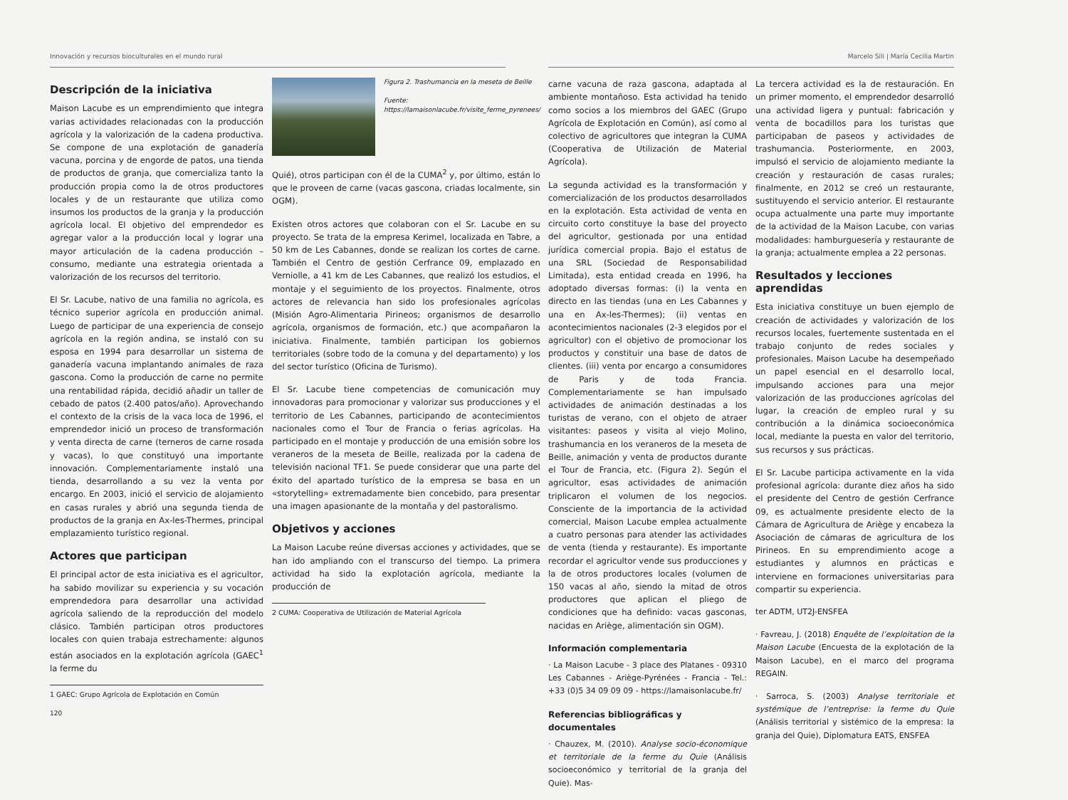Innovación y recursos bioculturales en el mundo rural
Descripción de la iniciativa
Maison Lacube es un emprendimiento que integra varias actividades relacionadas con la producción agrícola y la valorización de la cadena productiva. Se compone de una explotación de ganadería vacuna, porcina y de engorde de patos, una tienda de productos de granja, que comercializa tanto la producción propia como la de otros productores locales y de un restaurante que utiliza como insumos los productos de la granja y la producción agrícola local. El objetivo del emprendedor es agregar valor a la producción local y lograr una mayor articulación de la cadena producción – consumo, mediante una estrategia orientada a valorización de los recursos del territorio.
El Sr. Lacube, nativo de una familia no agrícola, es técnico superior agrícola en producción animal. Luego de participar de una experiencia de consejo agrícola en la región andina, se instaló con su esposa en 1994 para desarrollar un sistema de ganadería vacuna implantando animales de raza gascona. Como la producción de carne no permite una rentabilidad rápida, decidió añadir un taller de cebado de patos (2.400 patos/año). Aprovechando el contexto de la crisis de la vaca loca de 1996, el emprendedor inició un proceso de transformación y venta directa de carne (terneros de carne rosada y vacas), lo que constituyó una importante innovación. Complementariamente instaló una tienda, desarrollando a su vez la venta por encargo. En 2003, inició el servicio de alojamiento en casas rurales y abrió una segunda tienda de productos de la granja en Ax-les-Thermes, principal emplazamiento turístico regional.
Actores que participan
El principal actor de esta iniciativa es el agricultor, ha sabido movilizar su experiencia y su vocación emprendedora para desarrollar una actividad agrícola saliendo de la reproducción del modelo clásico. También participan otros productores locales con quien trabaja estrechamente: algunos están asociados en la explotación agrícola (GAEC<sup>1</sup> la ferme du
1 GAEC: Grupo Agrícola de Explotación en Común
Figura 2. Trashumancia en la meseta de Beille
Fuente: https://lamaisonlacube.fr/visite_ferme_pyrenees/
Quié), otros participan con él de la CUMA<sup>2</sup> y, por último, están lo que le proveen de carne (vacas gascona, criadas localmente, sin OGM).
Existen otros actores que colaboran con el Sr. Lacube en su proyecto. Se trata de la empresa Kerimel, localizada en Tabre, a 50 km de Les Cabannes, donde se realizan los cortes de carne. También el Centro de gestión Cerfrance 09, emplazado en Verniolle, a 41 km de Les Cabannes, que realizó los estudios, el montaje y el seguimiento de los proyectos. Finalmente, otros actores de relevancia han sido los profesionales agrícolas (Misión Agro-Alimentaria Pirineos; organismos de desarrollo agrícola, organismos de formación, etc.) que acompañaron la iniciativa. Finalmente, también participan los gobiernos territoriales (sobre todo de la comuna y del departamento) y los del sector turístico (Oficina de Turismo).
El Sr. Lacube tiene competencias de comunicación muy innovadoras para promocionar y valorizar sus producciones y el territorio de Les Cabannes, participando de acontecimientos nacionales como el Tour de Francia o ferias agrícolas. Ha participado en el montaje y producción de una emisión sobre los veraneros de la meseta de Beille, realizada por la cadena de televisión nacional TF1. Se puede considerar que una parte del éxito del apartado turístico de la empresa se basa en un «storytelling» extremadamente bien concebido, para presentar una imagen apasionante de la montaña y del pastoralismo.
Objetivos y acciones
La Maison Lacube reúne diversas acciones y actividades, que se han ido ampliando con el transcurso del tiempo. La primera actividad ha sido la explotación agrícola, mediante la producción de
2 CUMA: Cooperativa de Utilización de Material Agrícola
120
Marcelo Sili | María Cecilia Martin
carne vacuna de raza gascona, adaptada al ambiente montañoso. Esta actividad ha tenido como socios a los miembros del GAEC (Grupo Agrícola de Explotación en Común), así como al colectivo de agricultores que integran la CUMA (Cooperativa de Utilización de Material Agrícola).
La segunda actividad es la transformación y comercialización de los productos desarrollados en la explotación. Esta actividad de venta en circuito corto constituye la base del proyecto del agricultor, gestionada por una entidad jurídica comercial propia. Bajo el estatus de una SRL (Sociedad de Responsabilidad Limitada), esta entidad creada en 1996, ha adoptado diversas formas: (i) la venta en directo en las tiendas (una en Les Cabannes y una en Ax-les-Thermes); (ii) ventas en acontecimientos nacionales (2-3 elegidos por el agricultor) con el objetivo de promocionar los productos y constituir una base de datos de clientes. (iii) venta por encargo a consumidores de Paris y de toda Francia. Complementariamente se han impulsado actividades de animación destinadas a los turistas de verano, con el objeto de atraer visitantes: paseos y visita al viejo Molino, trashumancia en los veraneros de la meseta de Beille, animación y venta de productos durante el Tour de Francia, etc. (Figura 2). Según el agricultor, esas actividades de animación triplicaron el volumen de los negocios. Consciente de la importancia de la actividad comercial, Maison Lacube emplea actualmente a cuatro personas para atender las actividades de venta (tienda y restaurante). Es importante recordar el agricultor vende sus producciones y la de otros productores locales (volumen de 150 vacas al año, siendo la mitad de otros productores que aplican el pliego de condiciones que ha definido: vacas gasconas, nacidas en Ariège, alimentación sin OGM).
Información complementaria
· La Maison Lacube - 3 place des Platanes - 09310 Les Cabannes - Ariège-Pyrénées - Francia - Tel.: +33 (0)5 34 09 09 09 - https://lamaisonlacube.fr/
Referencias bibliográficas y documentales
· Chauzex, M. (2010). Analyse socio-économique et territoriale de la ferme du Quie (Análisis socioeconómico y territorial de la granja del Quie). Mas-
La tercera actividad es la de restauración. En un primer momento, el emprendedor desarrolló una actividad ligera y puntual: fabricación y venta de bocadillos para los turistas que participaban de paseos y actividades de trashumancia. Posteriormente, en 2003, impulsó el servicio de alojamiento mediante la creación y restauración de casas rurales; finalmente, en 2012 se creó un restaurante, sustituyendo el servicio anterior. El restaurante ocupa actualmente una parte muy importante de la actividad de la Maison Lacube, con varias modalidades: hamburguesería y restaurante de la granja; actualmente emplea a 22 personas.
Resultados y lecciones aprendidas
Esta iniciativa constituye un buen ejemplo de creación de actividades y valorización de los recursos locales, fuertemente sustentada en el trabajo conjunto de redes sociales y profesionales. Maison Lacube ha desempeñado un papel esencial en el desarrollo local, impulsando acciones para una mejor valorización de las producciones agrícolas del lugar, la creación de empleo rural y su contribución a la dinámica socioeconómica local, mediante la puesta en valor del territorio, sus recursos y sus prácticas.
El Sr. Lacube participa activamente en la vida profesional agrícola: durante diez años ha sido el presidente del Centro de gestión Cerfrance 09, es actualmente presidente electo de la Cámara de Agricultura de Ariège y encabeza la Asociación de cámaras de agricultura de los Pirineos. En su emprendimiento acoge a estudiantes y alumnos en prácticas e interviene en formaciones universitarias para compartir su experiencia.
ter ADTM, UT2J-ENSFEA
· Favreau, J. (2018) Enquête de l’exploitation de la Maison Lacube (Encuesta de la explotación de la Maison Lacube), en el marco del programa REGAIN.
· Sarroca, S. (2003) Analyse territoriale et systémique de l’entreprise: la ferme du Quie (Análisis territorial y sistémico de la empresa: la granja del Quie), Diplomatura EATS, ENSFEA